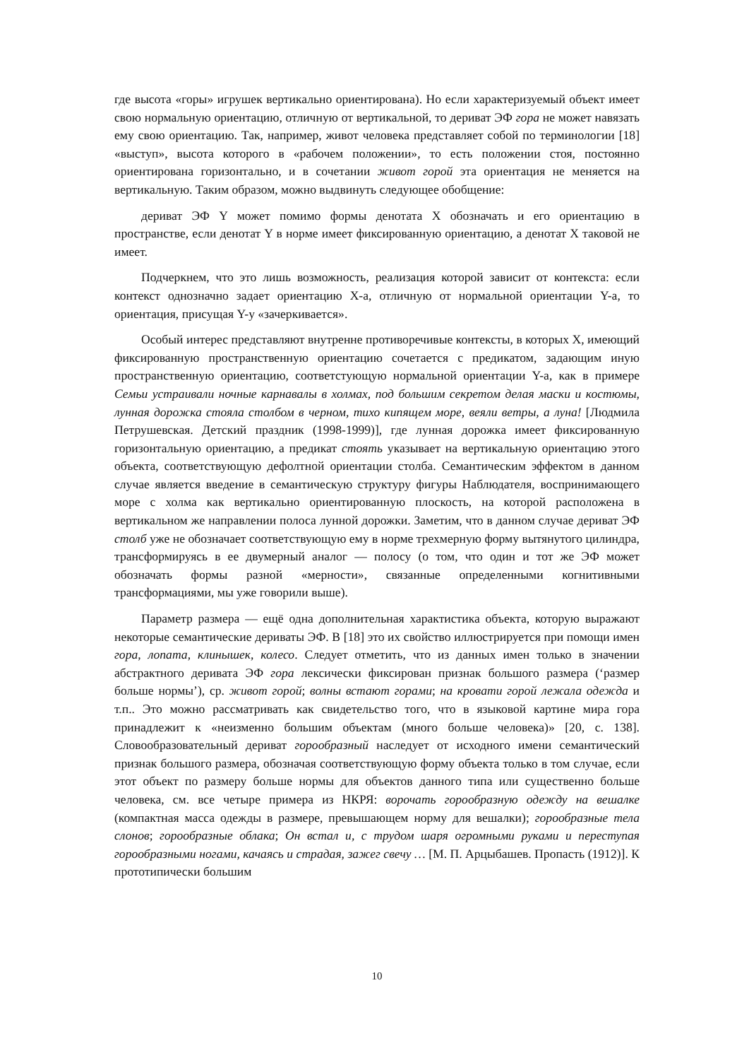где высота «горы» игрушек вертикально ориентирована). Но если характеризуемый объект имеет свою нормальную ориентацию, отличную от вертикальной, то дериват ЭФ гора не может навязать ему свою ориентацию. Так, например, живот человека представляет собой по терминологии [18] «выступ», высота которого в «рабочем положении», то есть положении стоя, постоянно ориентирована горизонтально, и в сочетании живот горой эта ориентация не меняется на вертикальную. Таким образом, можно выдвинуть следующее обобщение:
дериват ЭФ Y может помимо формы денотата X обозначать и его ориентацию в пространстве, если денотат Y в норме имеет фиксированную ориентацию, а денотат X таковой не имеет.
Подчеркнем, что это лишь возможность, реализация которой зависит от контекста: если контекст однозначно задает ориентацию X-а, отличную от нормальной ориентации Y-а, то ориентация, присущая Y-у «зачеркивается».
Особый интерес представляют внутренне противоречивые контексты, в которых X, имеющий фиксированную пространственную ориентацию сочетается с предикатом, задающим иную пространственную ориентацию, соответстующую нормальной ориентации Y-а, как в примере Семьи устраивали ночные карнавалы в холмах, под большим секретом делая маски и костюмы, лунная дорожка стояла столбом в черном, тихо кипящем море, веяли ветры, а луна! [Людмила Петрушевская. Детский праздник (1998-1999)], где лунная дорожка имеет фиксированную горизонтальную ориентацию, а предикат стоять указывает на вертикальную ориентацию этого объекта, соответствующую дефолтной ориентации столба. Семантическим эффектом в данном случае является введение в семантическую структуру фигуры Наблюдателя, воспринимающего море с холма как вертикально ориентированную плоскость, на которой расположена в вертикальном же направлении полоса лунной дорожки. Заметим, что в данном случае дериват ЭФ столб уже не обозначает соответствующую ему в норме трехмерную форму вытянутого цилиндра, трансформируясь в ее двумерный аналог — полосу (о том, что один и тот же ЭФ может обозначать формы разной «мерности», связанные определенными когнитивными трансформациями, мы уже говорили выше).
Параметр размера — ещё одна дополнительная характистика объекта, которую выражают некоторые семантические дериваты ЭФ. В [18] это их свойство иллюстрируется при помощи имен гора, лопата, клинышек, колесо. Следует отметить, что из данных имен только в значении абстрактного деривата ЭФ гора лексически фиксирован признак большого размера (‘размер больше нормы’), ср. живот горой; волны встают горами; на кровати горой лежала одежда и т.п.. Это можно рассматривать как свидетельство того, что в языковой картине мира гора принадлежит к «неизменно большим объектам (много больше человека)» [20, с. 138]. Словообразовательный дериват горообразный наследует от исходного имени семантический признак большого размера, обозначая соответствующую форму объекта только в том случае, если этот объект по размеру больше нормы для объектов данного типа или существенно больше человека, см. все четыре примера из НКРЯ: ворочать горообразную одежду на вешалке (компактная масса одежды в размере, превышающем норму для вешалки); горообразные тела слонов; горообразные облака; Он встал и, с трудом шаря огромными руками и переступая горообразными ногами, качаясь и страдая, зажег свечу … [М. П. Арцыбашев. Пропасть (1912)]. К прототипически большим
10